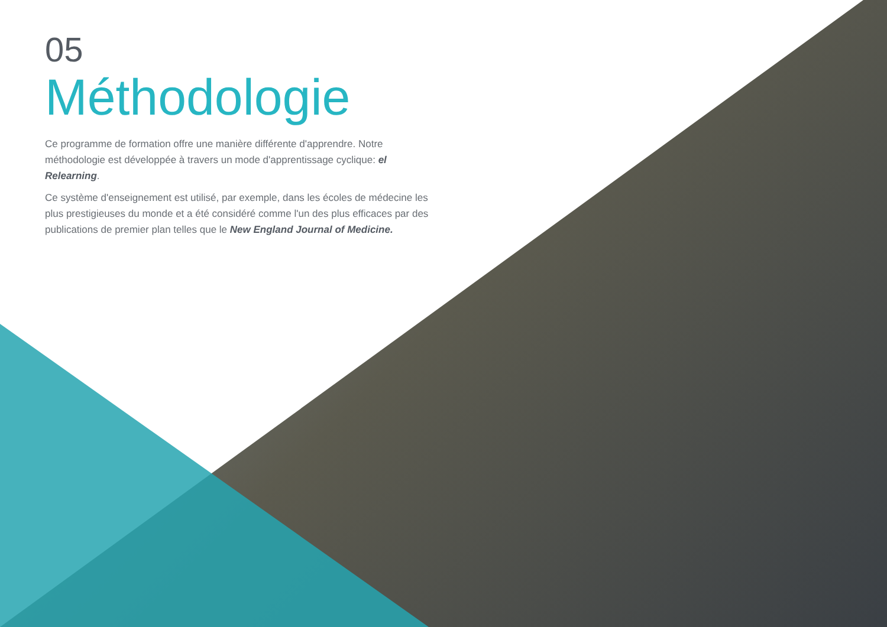05
Méthodologie
Ce programme de formation offre une manière différente d'apprendre. Notre méthodologie est développée à travers un mode d'apprentissage cyclique: el Relearning.
Ce système d'enseignement est utilisé, par exemple, dans les écoles de médecine les plus prestigieuses du monde et a été considéré comme l'un des plus efficaces par des publications de premier plan telles que le New England Journal of Medicine.